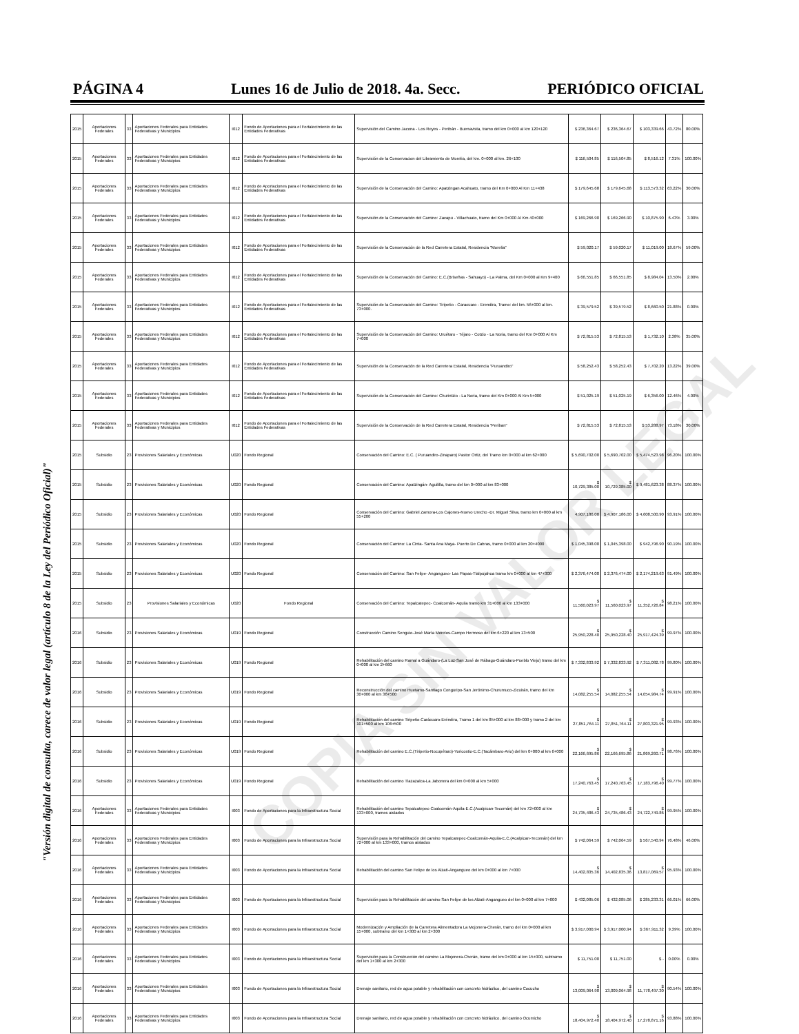PÁGINA 4 Lunes 16 de Julio de 2018. 4a. Secc. PERIÓDICO OFICIAL
"Versión digital de consulta, carece de valor legal (artículo 8 de la Ley del Periódico Oficial)"
COPIA SIN VALOR LEGAL
| 2015 | Aportaciones Federales | 33 | Aportaciones Federales para Entidades Federativas y Municipios | I012 | Fondo de Aportaciones para el Fortalecimiento de las Entidades Federativas | Supervisión del Camino Jacona - Los Reyes - Peribán - Buenavista, tramo del km 0+000 al km 120+120 | $ 236,364.67 | $ 236,364.67 | $ 103,339.66 | 43.72% | 80.00% |
| 2015 | Aportaciones Federales | 33 | Aportaciones Federales para Entidades Federativas y Municipios | I012 | Fondo de Aportaciones para el Fortalecimiento de las Entidades Federativas | Supervisión de la Conservacion del Libramiento de Morelia, del km. 0+000 al km. 26+100 | $ 116,504.85 | $ 116,504.85 | $ 8,516.12 | 7.31% | 100.00% |
| 2015 | Aportaciones Federales | 33 | Aportaciones Federales para Entidades Federativas y Municipios | I012 | Fondo de Aportaciones para el Fortalecimiento de las Entidades Federativas | Supervisión de la Conservación del Camino: Apatzingan Acahuato, tramo del Km 0+000 Al Km 11+438 | $ 179,645.68 | $ 179,645.68 | $ 113,573.32 | 63.22% | 30.00% |
| 2015 | Aportaciones Federales | 33 | Aportaciones Federales para Entidades Federativas y Municipios | I012 | Fondo de Aportaciones para el Fortalecimiento de las Entidades Federativas | Supervisión de la Conservación del Camino: Zacapu - Villachuato, tramo del Km 0+000 Al Km 40+000 | $ 169,266.90 | $ 169,266.90 | $ 10,875.90 | 6.43% | 3.00% |
| 2015 | Aportaciones Federales | 33 | Aportaciones Federales para Entidades Federativas y Municipios | I012 | Fondo de Aportaciones para el Fortalecimiento de las Entidades Federativas | Supervisión de la Conservación de la Red Carretera Estatal, Residencia "Morelia" | $ 59,020.17 | $ 59,020.17 | $ 11,019.00 | 18.67% | 59.00% |
| 2015 | Aportaciones Federales | 33 | Aportaciones Federales para Entidades Federativas y Municipios | I012 | Fondo de Aportaciones para el Fortalecimiento de las Entidades Federativas | Supervisión de la Conservación del Camino: E.C.(Briseñas - Sahuayo) - La Palma, del Km 0+000 al Km 9+400 | $ 66,551.85 | $ 66,551.85 | $ 8,984.04 | 13.50% | 2.00% |
| 2015 | Aportaciones Federales | 33 | Aportaciones Federales para Entidades Federativas y Municipios | I012 | Fondo de Aportaciones para el Fortalecimiento de las Entidades Federativas | Supervisión de la Conservación del Camino: Tiripetio - Caracuaro - Erendira, Tramo: del km. 56+000 al km. 73+000. | $ 39,579.52 | $ 39,579.52 | $ 8,660.50 | 21.88% | 0.00% |
| 2015 | Aportaciones Federales | 33 | Aportaciones Federales para Entidades Federativas y Municipios | I012 | Fondo de Aportaciones para el Fortalecimiento de las Entidades Federativas | Supervisión de la Conservación del Camino: Uruétaro - Téjaro - Cotzio - La Noria, tramo del Km 0+000 Al Km 7+000 | $ 72,815.53 | $ 72,815.53 | $ 1,732.10 | 2.38% | 35.00% |
| 2015 | Aportaciones Federales | 33 | Aportaciones Federales para Entidades Federativas y Municipios | I012 | Fondo de Aportaciones para el Fortalecimiento de las Entidades Federativas | Supervisión de la Conservación de la Red Carretera Estatal, Residencia "Puruandiro" | $ 58,252.43 | $ 58,252.43 | $ 7,702.20 | 13.22% | 39.00% |
| 2015 | Aportaciones Federales | 33 | Aportaciones Federales para Entidades Federativas y Municipios | I012 | Fondo de Aportaciones para el Fortalecimiento de las Entidades Federativas | Supervisión de la Conservación del Camino: Churintzio - La Noria, tramo del Km 0+000 Al Km 5+000 | $ 51,025.19 | $ 51,025.19 | $ 6,356.00 | 12.46% | 4.00% |
| 2015 | Aportaciones Federales | 33 | Aportaciones Federales para Entidades Federativas y Municipios | I012 | Fondo de Aportaciones para el Fortalecimiento de las Entidades Federativas | Supervisión de la Conservación de la Red Carretera Estatal, Residencia "Periban" | $ 72,815.53 | $ 72,815.53 | $ 53,288.97 | 73.18% | 30.00% |
| 2015 | Subsidio | 23 | Provisiones Salariales y Económicas | U020 | Fondo Regional | Conservación del Camino: E.C. ( Puruandiro-Zinaparo) Pastor Ortiz, del Tramo km 0+000 al km 62+000 | $ 5,690,702.00 | $ 5,690,702.00 | $ 5,474,523.98 | 96.20% | 100.00% |
| 2015 | Subsidio | 23 | Provisiones Salariales y Económicas | U020 | Fondo Regional | Conservación del Camino: Apatzingán- Aguililla, tramo del km 0+000 al km 83+000 | $ 10,729,385.00 | $ 10,729,385.00 | $ 9,481,623.38 | 88.37% | 100.00% |
| 2015 | Subsidio | 23 | Provisiones Salariales y Económicas | U020 | Fondo Regional | Conservación del Camino: Gabriel Zamora-Los Cajones-Nuevo Urecho -Dr. Miguel Silva, tramo km 0+000 al km 55+200 | 4,907,186.00 | $ 4,907,186.00 | $ 4,608,500.90 | 93.91% | 100.00% |
| 2015 | Subsidio | 23 | Provisiones Salariales y Económicas | U020 | Fondo Regional | Conservación del Camino: La Cinta- Santa Ana Maya- Puerto De Cabras, tramo 0+000 al km 20+4000 | $ 1,045,398.00 | $ 1,045,398.00 | $ 942,796.90 | 90.19% | 100.00% |
| 2015 | Subsidio | 23 | Provisiones Salariales y Económicas | U020 | Fondo Regional | Conservación del Camino: San Felipe- Angangueo- Las Papas-Tlalpujahua tramo km 0+000 al km 47+300 | $ 2,376,474.00 | $ 2,376,474.00 | $ 2,174,219.63 | 91.49% | 100.00% |
| 2015 | Subsidio | 23 | Provisiones Salariales y Económicas | U020 | Fondo Regional | Conservación del Camino: Tepalcatepec- Coalcomán- Aquila tramo km 31+000 al km 133+000 | $ 11,560,023.97 | $ 11,560,023.97 | $ 11,352,726.84 | 98.21% | 100.00% |
| 2016 | Subsidio | 23 | Provisiones Salariales y Económicas | U019 | Fondo Regional | Construcción Camino Senguio-José María Morelos-Campo Hermoso del km 6+220 al km 13+500 | $ 25,950,228.40 | $ 25,950,228.40 | $ 25,917,424.39 | 99.97% | 100.00% |
| 2016 | Subsidio | 23 | Provisiones Salariales y Económicas | U019 | Fondo Regional | Rehabilitación del camino Ramal a Guándaro-(La Luz-San José de Rábago-Guándaro-Pueblo Viejo) tramo del km 0+000 al km 2+660 | $ 7,332,833.92 | $ 7,332,833.92 | $ 7,311,082.78 | 99.80% | 100.00% |
| 2016 | Subsidio | 23 | Provisiones Salariales y Económicas | U019 | Fondo Regional | Reconstrucción del camino Huetamo-Santiago Conguripo-San Jerónimo-Churumuco-Zicuirán, tramo del km 30+000 al km 36+500 | $ 14,082,255.54 | $ 14,082,255.54 | $ 14,054,984.74 | 99.91% | 100.00% |
| 2016 | Subsidio | 23 | Provisiones Salariales y Económicas | U019 | Fondo Regional | Rehabilitación del camino Tiripetio-Carácuaro-Eréndira, Tramo 1 del km 85+000 al km 88+000 y tramo 2 del km 101+500 al km 106+500 | $ 27,851,764.11 | $ 27,851,764.11 | $ 27,803,321.95 | 99.93% | 100.00% |
| 2016 | Subsidio | 23 | Provisiones Salariales y Económicas | U019 | Fondo Regional | Rehabilitación del camino E.C.(Tiripetio-Nocupétaro)-Yoricostio-E.C.(Tacámbaro-Ario) del km 0+000 al km 6+000 | $ 22,166,695.86 | $ 22,166,695.86 | $ 21,869,260.71 | 98.76% | 100.00% |
| 2016 | Subsidio | 23 | Provisiones Salariales y Económicas | U019 | Fondo Regional | Rehabilitación del camino Tlazazalca-La Jabonera del km 0+000 al km 5+000 | $ 17,240,763.45 | $ 17,240,763.45 | $ 17,183,796.40 | 99.77% | 100.00% |
| 2016 | Aportaciones Federales | 33 | Aportaciones Federales para Entidades Federativas y Municipios | I003 | Fondo de Aportaciones para la Infraestructura Social | Rehabilitación del camino Tepalcatepec-Coalcomán-Aquila-E.C.(Acalpican-Tecomán) del km 72+000 al km 133+000, tramos aislados | $ 24,735,486.43 | $ 24,735,486.43 | $ 24,722,749.86 | 99.95% | 100.00% |
| 2016 | Aportaciones Federales | 33 | Aportaciones Federales para Entidades Federativas y Municipios | I003 | Fondo de Aportaciones para la Infraestructura Social | Supervisión para la Rehabilitación del camino Tepalcatepec-Coalcomán-Aquila-E.C.(Acalpican-Tecomán) del km 72+000 al km 133+000, tramos aislados | $ 742,064.59 | $ 742,064.59 | $ 567,540.94 | 76.48% | 46.00% |
| 2016 | Aportaciones Federales | 33 | Aportaciones Federales para Entidades Federativas y Municipios | I003 | Fondo de Aportaciones para la Infraestructura Social | Rehabilitación del camino San Felipe de los Alzati-Angangueo del km 0+000 al km 7+000 | $ 14,402,835.36 | $ 14,402,835.36 | $ 13,817,069.57 | 95.93% | 100.00% |
| 2016 | Aportaciones Federales | 33 | Aportaciones Federales para Entidades Federativas y Municipios | I003 | Fondo de Aportaciones para la Infraestructura Social | Supervisión para la Rehabilitación del camino San Felipe de los Alzati-Angangueo del km 0+000 al km 7+000 | $ 432,085.06 | $ 432,085.06 | $ 285,233.31 | 66.01% | 66.00% |
| 2016 | Aportaciones Federales | 33 | Aportaciones Federales para Entidades Federativas y Municipios | I003 | Fondo de Aportaciones para la Infraestructura Social | Modernización y Ampliación de la Carretera Alimentadora La Mojonera-Cherán, tramo del km 0+000 al km 15+000, subtramo del km 1+300 al km 2+300 | $ 3,917,000.94 | $ 3,917,000.94 | $ 367,911.32 | 9.39% | 100.00% |
| 2016 | Aportaciones Federales | 33 | Aportaciones Federales para Entidades Federativas y Municipios | I003 | Fondo de Aportaciones para la Infraestructura Social | Supervisión para la Construcción del camino La Mojonera-Cherán, tramo del km 0+000 al km 15+000, subtramo del km 1+300 al km 2+300 | $ 11,751.00 | $ 11,751.00 | $ - | 0.00% | 0.00% |
| 2016 | Aportaciones Federales | 33 | Aportaciones Federales para Entidades Federativas y Municipios | I003 | Fondo de Aportaciones para la Infraestructura Social | Drenaje sanitario, red de agua potable y rehabilitación con concreto hidráulico, del camino Cocucho | $ 13,009,064.98 | $ 13,009,064.98 | $ 11,778,497.30 | 90.54% | 100.00% |
| 2016 | Aportaciones Federales | 33 | Aportaciones Federales para Entidades Federativas y Municipios | I003 | Fondo de Aportaciones para la Infraestructura Social | Drenaje sanitario, red de agua potable y rehabilitación con concreto hidráulico, del camino Ocumicho | $ 18,404,972.40 | $ 18,404,972.40 | $ 17,278,871.16 | 93.88% | 100.00% |